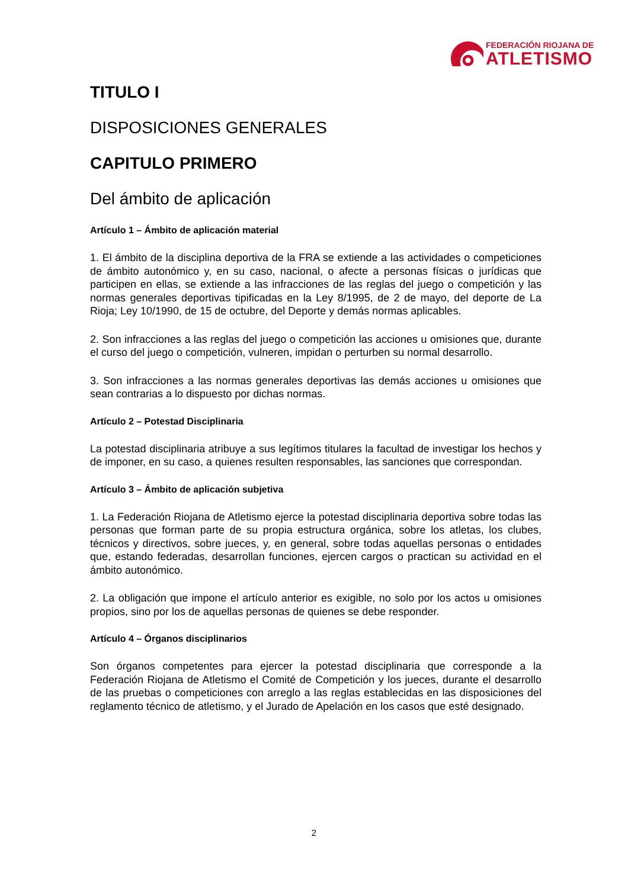FEDERACIÓN RIOJANA DE
ATLETISMO
TITULO I
DISPOSICIONES GENERALES
CAPITULO PRIMERO
Del ámbito de aplicación
Artículo 1 – Ámbito de aplicación material
1. El ámbito de la disciplina deportiva de la FRA se extiende a las actividades o competiciones de ámbito autonómico y, en su caso, nacional, o afecte a personas físicas o jurídicas que participen en ellas, se extiende a las infracciones de las reglas del juego o competición y las normas generales deportivas tipificadas en la Ley 8/1995, de 2 de mayo, del deporte de La Rioja; Ley 10/1990, de 15 de octubre, del Deporte y demás normas aplicables.
2. Son infracciones a las reglas del juego o competición las acciones u omisiones que, durante el curso del juego o competición, vulneren, impidan o perturben su normal desarrollo.
3. Son infracciones a las normas generales deportivas las demás acciones u omisiones que sean contrarias a lo dispuesto por dichas normas.
Artículo 2 – Potestad Disciplinaria
La potestad disciplinaria atribuye a sus legítimos titulares la facultad de investigar los hechos y de imponer, en su caso, a quienes resulten responsables, las sanciones que correspondan.
Artículo 3 – Ámbito de aplicación subjetiva
1. La Federación Riojana de Atletismo ejerce la potestad disciplinaria deportiva sobre todas las personas que forman parte de su propia estructura orgánica, sobre los atletas, los clubes, técnicos y directivos, sobre jueces, y, en general, sobre todas aquellas personas o entidades que, estando federadas, desarrollan funciones, ejercen cargos o practican su actividad en el ámbito autonómico.
2. La obligación que impone el artículo anterior es exigible, no solo por los actos u omisiones propios, sino por los de aquellas personas de quienes se debe responder.
Artículo 4 – Órganos disciplinarios
Son órganos competentes para ejercer la potestad disciplinaria que corresponde a la Federación Riojana de Atletismo el Comité de Competición y los jueces, durante el desarrollo de las pruebas o competiciones con arreglo a las reglas establecidas en las disposiciones del reglamento técnico de atletismo, y el Jurado de Apelación en los casos que esté designado.
2